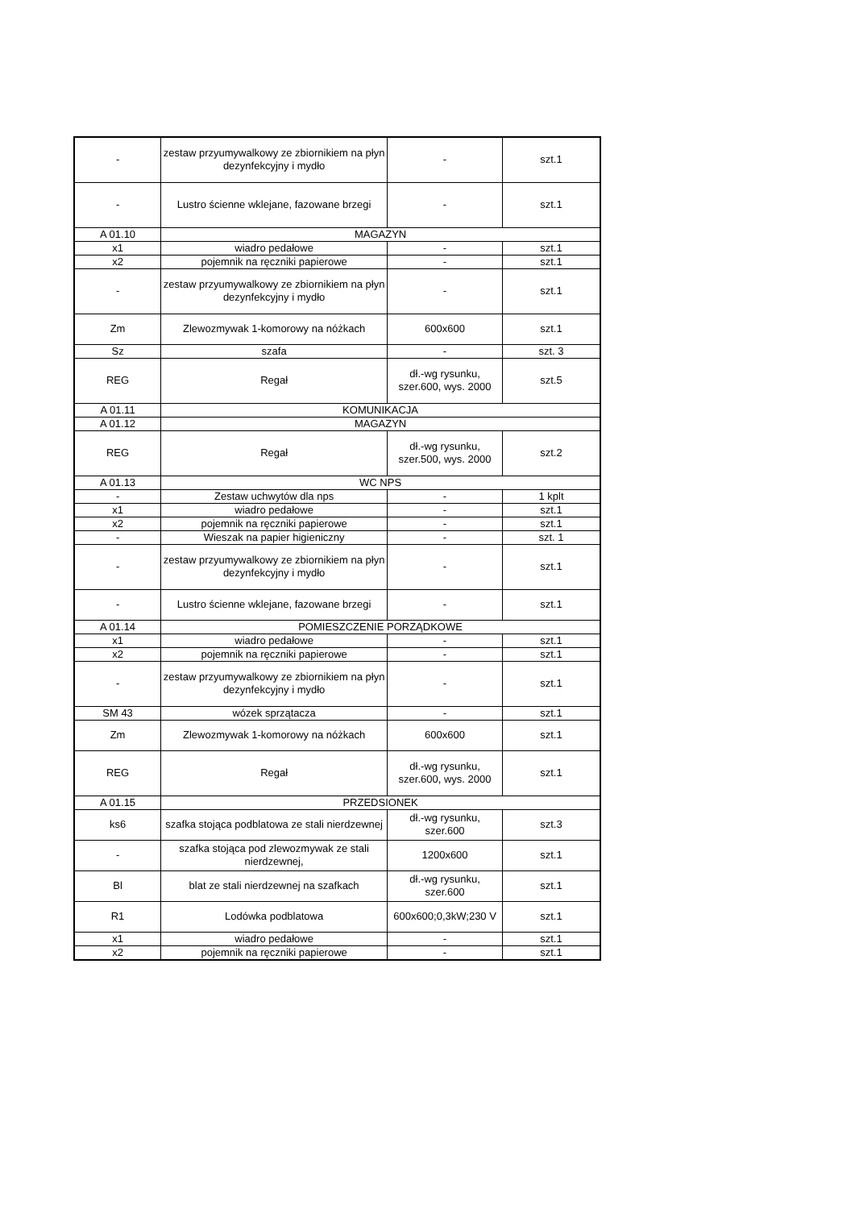| - | zestaw przyumywalkowy ze zbiornikiem na płyn dezynfekcyjny i mydło | - | szt.1 |
| - | Lustro ścienne wklejane, fazowane brzegi | - | szt.1 |
| A 01.10 | MAGAZYN | | |
| x1 | wiadro pedałowe | - | szt.1 |
| x2 | pojemnik na ręczniki papierowe | - | szt.1 |
| - | zestaw przyumywalkowy ze zbiornikiem na płyn dezynfekcyjny i mydło | - | szt.1 |
| Zm | Zlewozmywak 1-komorowy na nóżkach | 600x600 | szt.1 |
| Sz | szafa | - | szt. 3 |
| REG | Regał | dł.-wg rysunku, szer.600, wys. 2000 | szt.5 |
| A 01.11 | KOMUNIKACJA | | |
| A 01.12 | MAGAZYN | | |
| REG | Regał | dł.-wg rysunku, szer.500, wys. 2000 | szt.2 |
| A 01.13 | WC NPS | | |
| - | Zestaw uchwytów dla nps | - | 1 kplt |
| x1 | wiadro pedałowe | - | szt.1 |
| x2 | pojemnik na ręczniki papierowe | - | szt.1 |
| - | Wieszak na papier higieniczny | - | szt. 1 |
| - | zestaw przyumywalkowy ze zbiornikiem na płyn dezynfekcyjny i mydło | - | szt.1 |
| - | Lustro ścienne wklejane, fazowane brzegi | - | szt.1 |
| A 01.14 | POMIESZCZENIE PORZĄDKOWE | | |
| x1 | wiadro pedałowe | - | szt.1 |
| x2 | pojemnik na ręczniki papierowe | - | szt.1 |
| - | zestaw przyumywalkowy ze zbiornikiem na płyn dezynfekcyjny i mydło | - | szt.1 |
| SM 43 | wózek sprzątacza | - | szt.1 |
| Zm | Zlewozmywak 1-komorowy na nóżkach | 600x600 | szt.1 |
| REG | Regał | dł.-wg rysunku, szer.600, wys. 2000 | szt.1 |
| A 01.15 | PRZEDSIONEK | | |
| ks6 | szafka stojąca podblatowa ze stali nierdzewnej | dł.-wg rysunku, szer.600 | szt.3 |
| - | szafka stojąca pod zlewozmywak ze stali nierdzewnej, | 1200x600 | szt.1 |
| Bl | blat ze stali nierdzewnej na szafkach | dł.-wg rysunku, szer.600 | szt.1 |
| R1 | Lodówka podblatowa | 600x600;0,3kW;230 V | szt.1 |
| x1 | wiadro pedałowe | - | szt.1 |
| x2 | pojemnik na ręczniki papierowe | - | szt.1 |